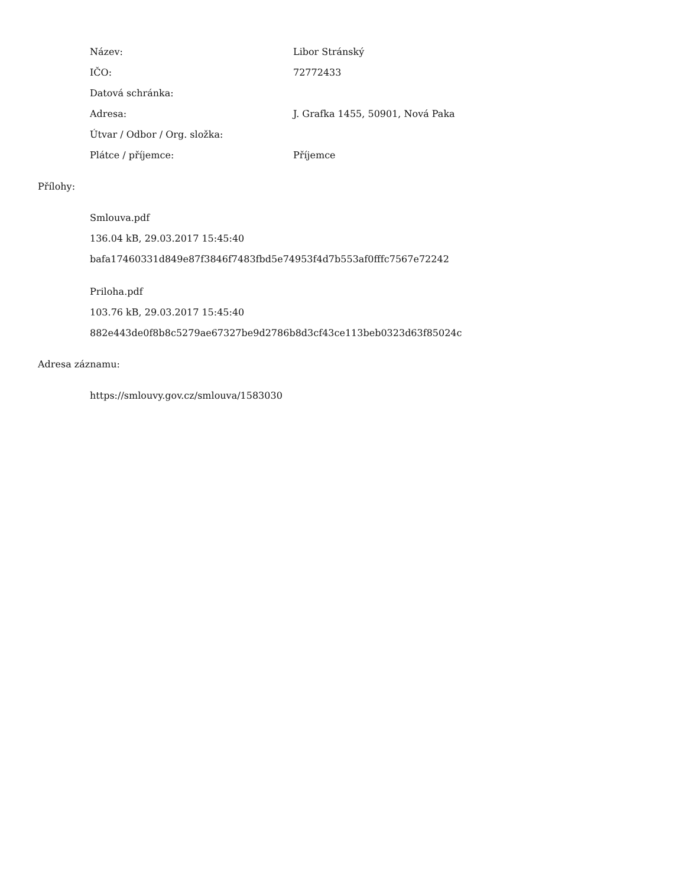| Název: | Libor Stránský |
| IČO: | 72772433 |
| Datová schránka: | |
| Adresa: | J. Grafka 1455, 50901, Nová Paka |
| Útvar / Odbor / Org. složka: | |
| Plátce / příjemce: | Příjemce |
Přílohy:
Smlouva.pdf
136.04 kB, 29.03.2017 15:45:40
bafa17460331d849e87f3846f7483fbd5e74953f4d7b553af0fffc7567e72242
Priloha.pdf
103.76 kB, 29.03.2017 15:45:40
882e443de0f8b8c5279ae67327be9d2786b8d3cf43ce113beb0323d63f85024c
Adresa záznamu:
https://smlouvy.gov.cz/smlouva/1583030